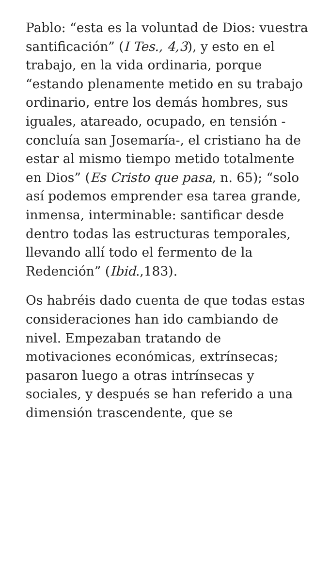Pablo: “esta es la voluntad de Dios: vuestra santificación” (I Tes., 4,3), y esto en el trabajo, en la vida ordinaria, porque “estando plenamente metido en su trabajo ordinario, entre los demás hombres, sus iguales, atareado, ocupado, en tensión -concluía san Josemaría-, el cristiano ha de estar al mismo tiempo metido totalmente en Dios” (Es Cristo que pasa, n. 65); “solo así podemos emprender esa tarea grande, inmensa, interminable: santificar desde dentro todas las estructuras temporales, llevando allí todo el fermento de la Redención” (Ibid.,183).
Os habréis dado cuenta de que todas estas consideraciones han ido cambiando de nivel. Empezaban tratando de motivaciones económicas, extrínsecas; pasaron luego a otras intrínsecas y sociales, y después se han referido a una dimensión trascendente, que se